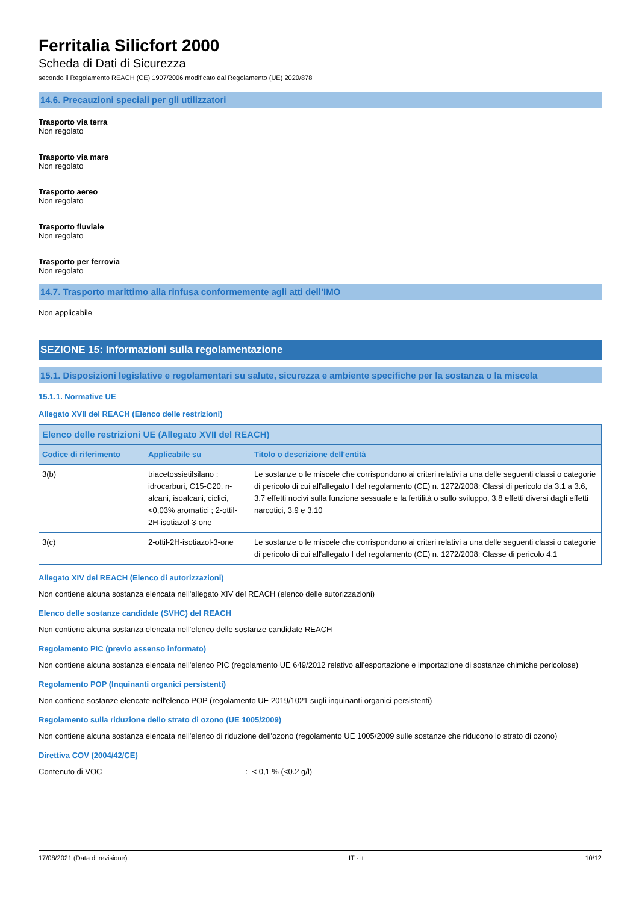Ferritalia Silicfort 2000
Scheda di Dati di Sicurezza
secondo il Regolamento REACH (CE) 1907/2006 modificato dal Regolamento (UE) 2020/878
14.6. Precauzioni speciali per gli utilizzatori
Trasporto via terra
Non regolato
Trasporto via mare
Non regolato
Trasporto aereo
Non regolato
Trasporto fluviale
Non regolato
Trasporto per ferrovia
Non regolato
14.7. Trasporto marittimo alla rinfusa conformemente agli atti dell’IMO
Non applicabile
SEZIONE 15: Informazioni sulla regolamentazione
15.1. Disposizioni legislative e regolamentari su salute, sicurezza e ambiente specifiche per la sostanza o la miscela
15.1.1. Normative UE
Allegato XVII del REACH (Elenco delle restrizioni)
| Elenco delle restrizioni UE (Allegato XVII del REACH) | | |
| --- | --- | --- |
| Codice di riferimento | Applicabile su | Titolo o descrizione dell'entità |
| 3(b) | triacetossietilsilano ; idrocarburi, C15-C20, n-alcani, isoalcani, ciclici, <0,03% aromatici ; 2-ottil-2H-isotiazol-3-one | Le sostanze o le miscele che corrispondono ai criteri relativi a una delle seguenti classi o categorie di pericolo di cui all'allegato I del regolamento (CE) n. 1272/2008: Classi di pericolo da 3.1 a 3.6, 3.7 effetti nocivi sulla funzione sessuale e la fertilità o sullo sviluppo, 3.8 effetti diversi dagli effetti narcotici, 3.9 e 3.10 |
| 3(c) | 2-ottil-2H-isotiazol-3-one | Le sostanze o le miscele che corrispondono ai criteri relativi a una delle seguenti classi o categorie di pericolo di cui all'allegato I del regolamento (CE) n. 1272/2008: Classe di pericolo 4.1 |
Allegato XIV del REACH (Elenco di autorizzazioni)
Non contiene alcuna sostanza elencata nell'allegato XIV del REACH (elenco delle autorizzazioni)
Elenco delle sostanze candidate (SVHC) del REACH
Non contiene alcuna sostanza elencata nell'elenco delle sostanze candidate REACH
Regolamento PIC (previo assenso informato)
Non contiene alcuna sostanza elencata nell'elenco PIC (regolamento UE 649/2012 relativo all'esportazione e importazione di sostanze chimiche pericolose)
Regolamento POP (Inquinanti organici persistenti)
Non contiene sostanze elencate nell'elenco POP (regolamento UE 2019/1021 sugli inquinanti organici persistenti)
Regolamento sulla riduzione dello strato di ozono (UE 1005/2009)
Non contiene alcuna sostanza elencata nell'elenco di riduzione dell'ozono (regolamento UE 1005/2009 sulle sostanze che riducono lo strato di ozono)
Direttiva COV (2004/42/CE)
Contenuto di VOC : < 0,1 % (<0.2 g/l)
17/08/2021 (Data di revisione) IT - it 10/12